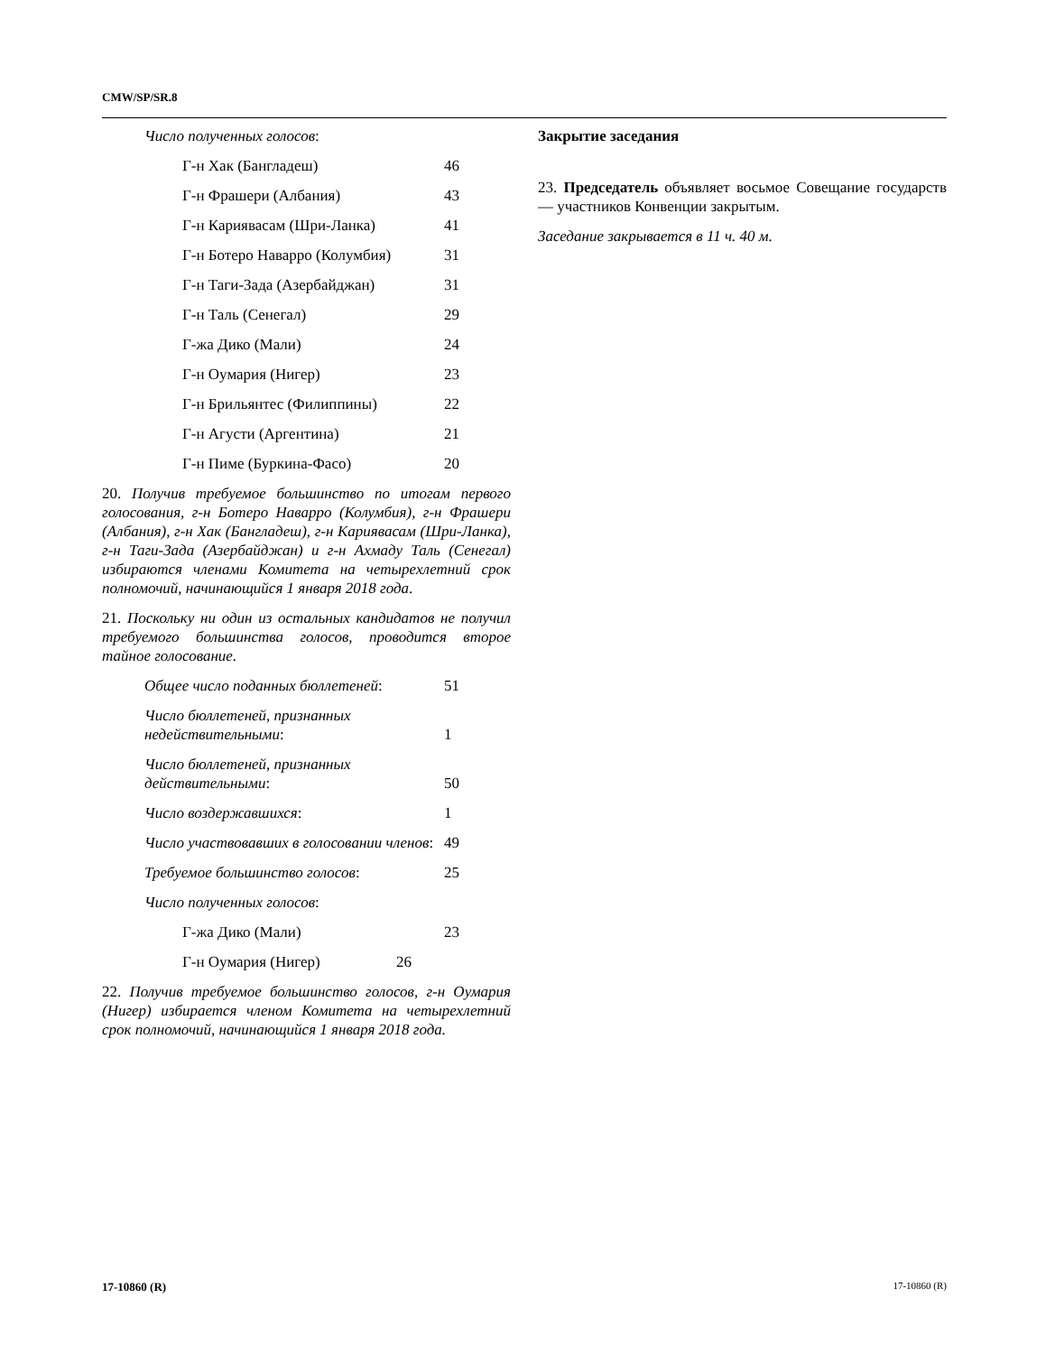CMW/SP/SR.8
| Число полученных голосов : |
| Г-н Хак (Бангладеш) | 46 |
| Г-н Фрашери (Албания) | 43 |
| Г-н Кариявасам (Шри-Ланка) | 41 |
| Г-н Ботеро Наварро (Колумбия) | 31 |
| Г-н Таги-Зада (Азербайджан) | 31 |
| Г-н Таль (Сенегал) | 29 |
| Г-жа Дико (Мали) | 24 |
| Г-н Оумария (Нигер) | 23 |
| Г-н Брильянтес (Филиппины) | 22 |
| Г-н Агусти (Аргентина) | 21 |
| Г-н Пиме (Буркина-Фасо) | 20 |
20. Получив требуемое большинство по итогам первого голосования, г-н Ботеро Наварро (Колумбия), г-н Фрашери (Албания), г-н Хак (Бангладеш), г-н Кариявасам (Шри-Ланка), г-н Таги-Зада (Азербайджан) и г-н Ахмаду Таль (Сенегал) избираются членами Комитета на четырехлетний срок полномочий, начинающийся 1 января 2018 года.
21. Поскольку ни один из остальных кандидатов не получил требуемого большинства голосов, проводится второе тайное голосование.
| Общее число поданных бюллетеней : | 51 |
| Число бюллетеней, признанных недействительными : | 1 |
| Число бюллетеней, признанных действительными : | 50 |
| Число воздержавшихся : | 1 |
| Число участвовавших в голосовании членов : | 49 |
| Требуемое большинство голосов : | 25 |
| Число полученных голосов : | |
| Г-жа Дико (Мали) | 23 |
| Г-н Оумария (Нигер) 26 | |
22. Получив требуемое большинство голосов, г-н Оумария (Нигер) избирается членом Комитета на четырехлетний срок полномочий, начинающийся 1 января 2018 года.
Закрытие заседания
23. Председатель объявляет восьмое Совещание государств — участников Конвенции закрытым.
Заседание закрывается в 11 ч. 40 м.
17-10860 (R) 17-10860 (R)